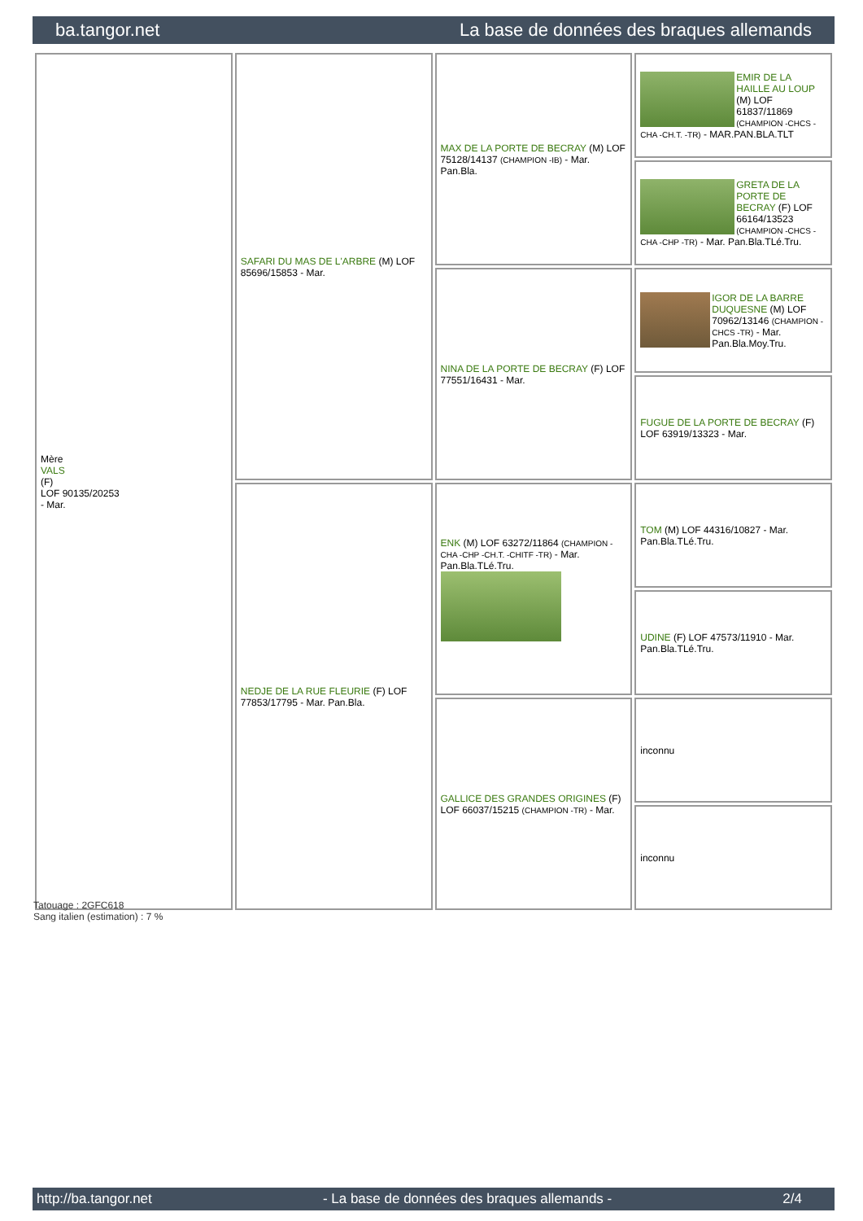ba.tangor.net La base de données des braques allemands
| Mère VALS (F) LOF 90135/20253 - Mar. | SAFARI DU MAS DE L'ARBRE (M) LOF 85696/15853 - Mar. | MAX DE LA PORTE DE BECRAY (M) LOF 75128/14137 (CHAMPION -IB) - Mar. Pan.Bla. | EMIR DE LA HAILLE AU LOUP (M) LOF 61837/11869 (CHAMPION -CHCS -CHA -CH.T. -TR) - MAR.PAN.BLA.TLT |
| | | | GRETA DE LA PORTE DE BECRAY (F) LOF 66164/13523 (CHAMPION -CHCS -CHA -CHP -TR) - Mar. Pan.Bla.TLé.Tru. |
| | | NINA DE LA PORTE DE BECRAY (F) LOF 77551/16431 - Mar. | IGOR DE LA BARRE DUQUESNE (M) LOF 70962/13146 (CHAMPION -CHCS -TR) - Mar. Pan.Bla.Moy.Tru. |
| | | | FUGUE DE LA PORTE DE BECRAY (F) LOF 63919/13323 - Mar. |
| | NEDJE DE LA RUE FLEURIE (F) LOF 77853/17795 - Mar. Pan.Bla. | ENK (M) LOF 63272/11864 (CHAMPION -CHA -CHP -CH.T. -CHITF -TR) - Mar. Pan.Bla.TLé.Tru. | TOM (M) LOF 44316/10827 - Mar. Pan.Bla.TLé.Tru. |
| | | | UDINE (F) LOF 47573/11910 - Mar. Pan.Bla.TLé.Tru. |
| | | GALLICE DES GRANDES ORIGINES (F) LOF 66037/15215 (CHAMPION -TR) - Mar. | inconnu |
| | | | inconnu |
Tatouage : 2GFC618
Sang italien (estimation) : 7 %
http://ba.tangor.net - La base de données des braques allemands - 2/4